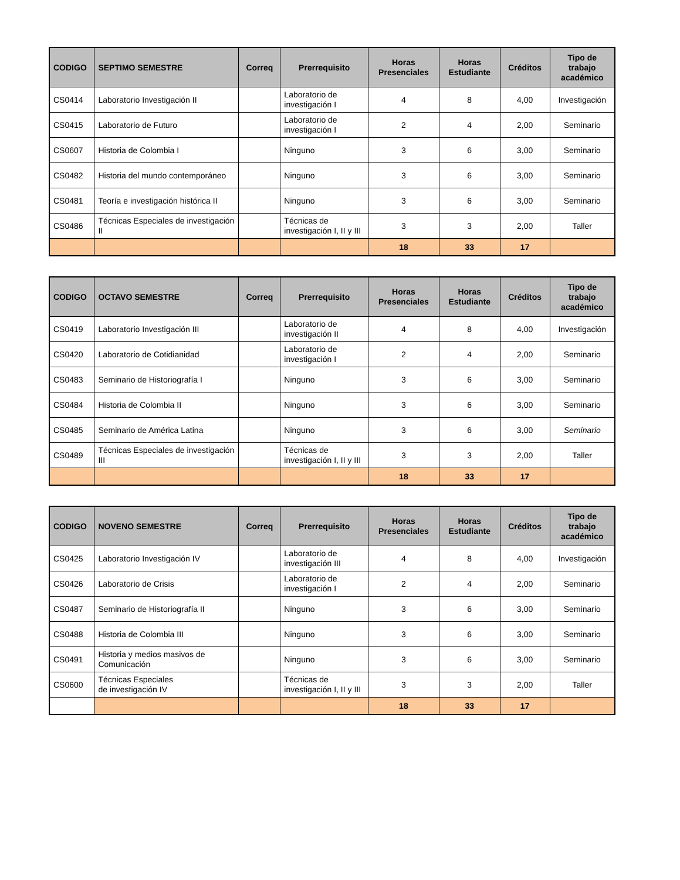| CODIGO | SEPTIMO SEMESTRE | Correq | Prerrequisito | Horas Presenciales | Horas Estudiante | Créditos | Tipo de trabajo académico |
| --- | --- | --- | --- | --- | --- | --- | --- |
| CS0414 | Laboratorio Investigación II | | Laboratorio de investigación I | 4 | 8 | 4,00 | Investigación |
| CS0415 | Laboratorio de Futuro | | Laboratorio de investigación I | 2 | 4 | 2,00 | Seminario |
| CS0607 | Historia de Colombia I | | Ninguno | 3 | 6 | 3,00 | Seminario |
| CS0482 | Historia del mundo contemporáneo | | Ninguno | 3 | 6 | 3,00 | Seminario |
| CS0481 | Teoría e investigación histórica II | | Ninguno | 3 | 6 | 3,00 | Seminario |
| CS0486 | Técnicas Especiales de investigación II | | Técnicas de investigación I, II y III | 3 | 3 | 2,00 | Taller |
| | | | | 18 | 33 | 17 | |
| CODIGO | OCTAVO SEMESTRE | Correq | Prerrequisito | Horas Presenciales | Horas Estudiante | Créditos | Tipo de trabajo académico |
| --- | --- | --- | --- | --- | --- | --- | --- |
| CS0419 | Laboratorio Investigación III | | Laboratorio de investigación II | 4 | 8 | 4,00 | Investigación |
| CS0420 | Laboratorio de Cotidianidad | | Laboratorio de investigación I | 2 | 4 | 2,00 | Seminario |
| CS0483 | Seminario de Historiografía I | | Ninguno | 3 | 6 | 3,00 | Seminario |
| CS0484 | Historia de Colombia II | | Ninguno | 3 | 6 | 3,00 | Seminario |
| CS0485 | Seminario de América Latina | | Ninguno | 3 | 6 | 3,00 | Seminario |
| CS0489 | Técnicas Especiales de investigación III | | Técnicas de investigación I, II y III | 3 | 3 | 2,00 | Taller |
| | | | | 18 | 33 | 17 | |
| CODIGO | NOVENO SEMESTRE | Correq | Prerrequisito | Horas Presenciales | Horas Estudiante | Créditos | Tipo de trabajo académico |
| --- | --- | --- | --- | --- | --- | --- | --- |
| CS0425 | Laboratorio Investigación IV | | Laboratorio de investigación III | 4 | 8 | 4,00 | Investigación |
| CS0426 | Laboratorio de Crisis | | Laboratorio de investigación I | 2 | 4 | 2,00 | Seminario |
| CS0487 | Seminario de Historiografía II | | Ninguno | 3 | 6 | 3,00 | Seminario |
| CS0488 | Historia de Colombia III | | Ninguno | 3 | 6 | 3,00 | Seminario |
| CS0491 | Historia y medios masivos de Comunicación | | Ninguno | 3 | 6 | 3,00 | Seminario |
| CS0600 | Técnicas Especiales de investigación IV | | Técnicas de investigación I, II y III | 3 | 3 | 2,00 | Taller |
| | | | | 18 | 33 | 17 | |